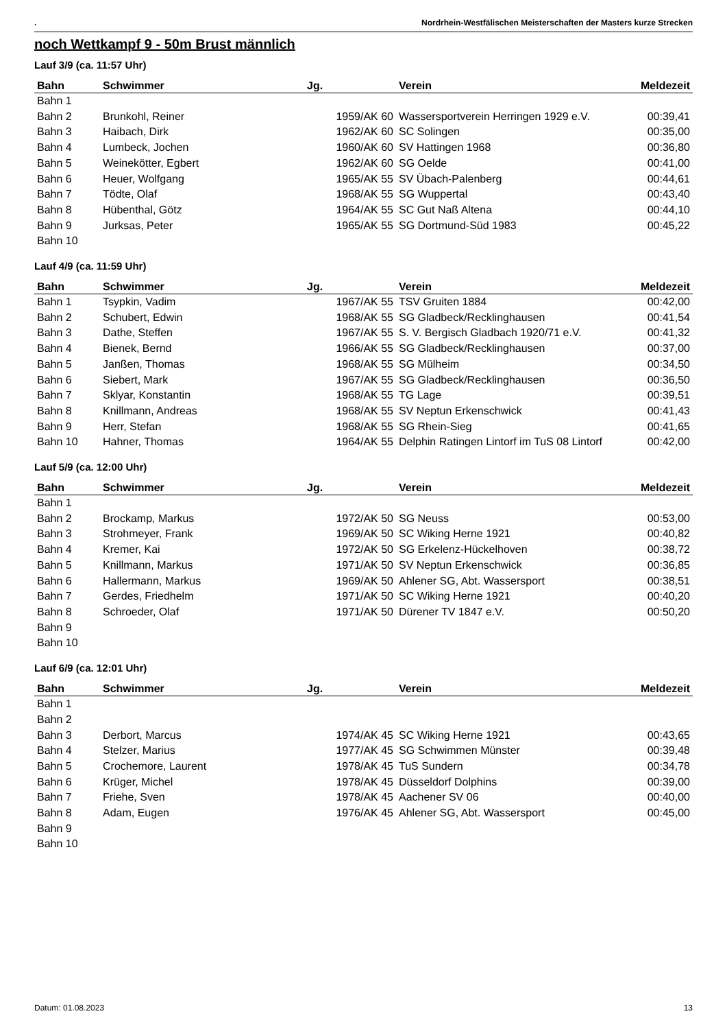. Nordrhein-Westfälischen Meisterschaften der Masters kurze Strecken
noch Wettkampf 9 - 50m Brust männlich
Lauf 3/9 (ca. 11:57 Uhr)
| Bahn | Schwimmer | Jg. | Verein | Meldezeit |
| --- | --- | --- | --- | --- |
| Bahn 1 | | | | |
| Bahn 2 | Brunkohl, Reiner | 1959/AK 60 | Wassersportverein Herringen 1929 e.V. | 00:39,41 |
| Bahn 3 | Haibach, Dirk | 1962/AK 60 | SC Solingen | 00:35,00 |
| Bahn 4 | Lumbeck, Jochen | 1960/AK 60 | SV Hattingen 1968 | 00:36,80 |
| Bahn 5 | Weinekötter, Egbert | 1962/AK 60 | SG Oelde | 00:41,00 |
| Bahn 6 | Heuer, Wolfgang | 1965/AK 55 | SV Übach-Palenberg | 00:44,61 |
| Bahn 7 | Tödte, Olaf | 1968/AK 55 | SG Wuppertal | 00:43,40 |
| Bahn 8 | Hübenthal, Götz | 1964/AK 55 | SC Gut Naß Altena | 00:44,10 |
| Bahn 9 | Jurksas, Peter | 1965/AK 55 | SG Dortmund-Süd 1983 | 00:45,22 |
| Bahn 10 | | | | |
Lauf 4/9 (ca. 11:59 Uhr)
| Bahn | Schwimmer | Jg. | Verein | Meldezeit |
| --- | --- | --- | --- | --- |
| Bahn 1 | Tsypkin, Vadim | 1967/AK 55 | TSV Gruiten 1884 | 00:42,00 |
| Bahn 2 | Schubert, Edwin | 1968/AK 55 | SG Gladbeck/Recklinghausen | 00:41,54 |
| Bahn 3 | Dathe, Steffen | 1967/AK 55 | S. V. Bergisch Gladbach 1920/71 e.V. | 00:41,32 |
| Bahn 4 | Bienek, Bernd | 1966/AK 55 | SG Gladbeck/Recklinghausen | 00:37,00 |
| Bahn 5 | Janßen, Thomas | 1968/AK 55 | SG Mülheim | 00:34,50 |
| Bahn 6 | Siebert, Mark | 1967/AK 55 | SG Gladbeck/Recklinghausen | 00:36,50 |
| Bahn 7 | Sklyar, Konstantin | 1968/AK 55 | TG Lage | 00:39,51 |
| Bahn 8 | Knillmann, Andreas | 1968/AK 55 | SV Neptun Erkenschwick | 00:41,43 |
| Bahn 9 | Herr, Stefan | 1968/AK 55 | SG Rhein-Sieg | 00:41,65 |
| Bahn 10 | Hahner, Thomas | 1964/AK 55 | Delphin Ratingen Lintorf im TuS 08 Lintorf | 00:42,00 |
Lauf 5/9 (ca. 12:00 Uhr)
| Bahn | Schwimmer | Jg. | Verein | Meldezeit |
| --- | --- | --- | --- | --- |
| Bahn 1 | | | | |
| Bahn 2 | Brockamp, Markus | 1972/AK 50 | SG Neuss | 00:53,00 |
| Bahn 3 | Strohmeyer, Frank | 1969/AK 50 | SC Wiking Herne 1921 | 00:40,82 |
| Bahn 4 | Kremer, Kai | 1972/AK 50 | SG Erkelenz-Hückelhoven | 00:38,72 |
| Bahn 5 | Knillmann, Markus | 1971/AK 50 | SV Neptun Erkenschwick | 00:36,85 |
| Bahn 6 | Hallermann, Markus | 1969/AK 50 | Ahlener SG, Abt. Wassersport | 00:38,51 |
| Bahn 7 | Gerdes, Friedhelm | 1971/AK 50 | SC Wiking Herne 1921 | 00:40,20 |
| Bahn 8 | Schroeder, Olaf | 1971/AK 50 | Dürener TV 1847 e.V. | 00:50,20 |
| Bahn 9 | | | | |
| Bahn 10 | | | | |
Lauf 6/9 (ca. 12:01 Uhr)
| Bahn | Schwimmer | Jg. | Verein | Meldezeit |
| --- | --- | --- | --- | --- |
| Bahn 1 | | | | |
| Bahn 2 | | | | |
| Bahn 3 | Derbort, Marcus | 1974/AK 45 | SC Wiking Herne 1921 | 00:43,65 |
| Bahn 4 | Stelzer, Marius | 1977/AK 45 | SG Schwimmen Münster | 00:39,48 |
| Bahn 5 | Crochemore, Laurent | 1978/AK 45 | TuS Sundern | 00:34,78 |
| Bahn 6 | Krüger, Michel | 1978/AK 45 | Düsseldorf Dolphins | 00:39,00 |
| Bahn 7 | Friehe, Sven | 1978/AK 45 | Aachener SV 06 | 00:40,00 |
| Bahn 8 | Adam, Eugen | 1976/AK 45 | Ahlener SG, Abt. Wassersport | 00:45,00 |
| Bahn 9 | | | | |
| Bahn 10 | | | | |
Datum: 01.08.2023 13